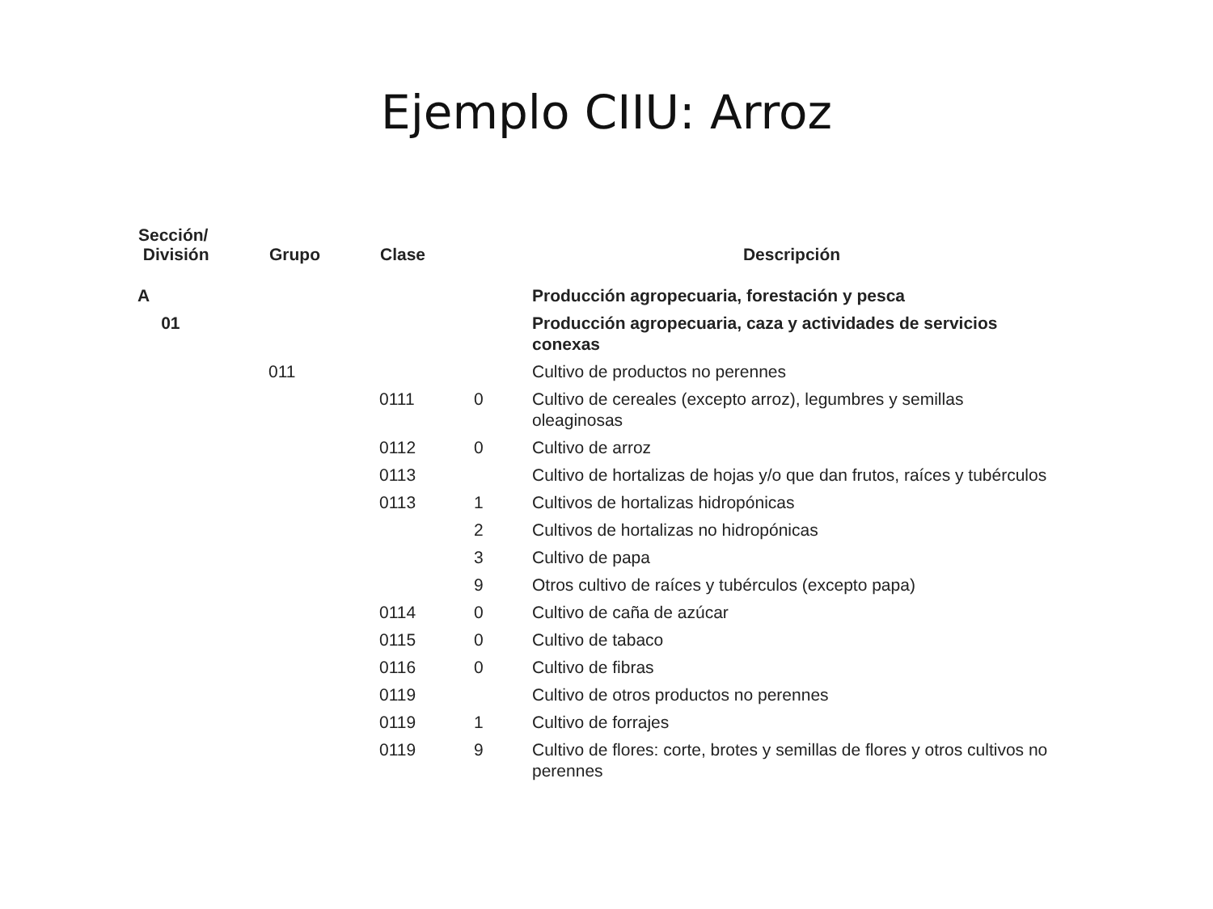Ejemplo CIIU: Arroz
| Sección/ División | Grupo | Clase | | Descripción |
| --- | --- | --- | --- | --- |
| A | | | | Producción agropecuaria, forestación y pesca |
| 01 | | | | Producción agropecuaria, caza y actividades de servicios conexas |
| | 011 | | | Cultivo de productos no perennes |
| | | 0111 | 0 | Cultivo de cereales (excepto arroz), legumbres y semillas oleaginosas |
| | | 0112 | 0 | Cultivo de arroz |
| | | 0113 | | Cultivo de hortalizas de hojas y/o que dan frutos, raíces y tubérculos |
| | | 0113 | 1 | Cultivos de hortalizas hidropónicas |
| | | | 2 | Cultivos de hortalizas no hidropónicas |
| | | | 3 | Cultivo de papa |
| | | | 9 | Otros cultivo de raíces y tubérculos (excepto papa) |
| | | 0114 | 0 | Cultivo de caña de azúcar |
| | | 0115 | 0 | Cultivo de tabaco |
| | | 0116 | 0 | Cultivo de fibras |
| | | 0119 | | Cultivo de otros productos no perennes |
| | | 0119 | 1 | Cultivo de forrajes |
| | | 0119 | 9 | Cultivo de flores: corte, brotes y semillas de flores y otros cultivos no perennes |